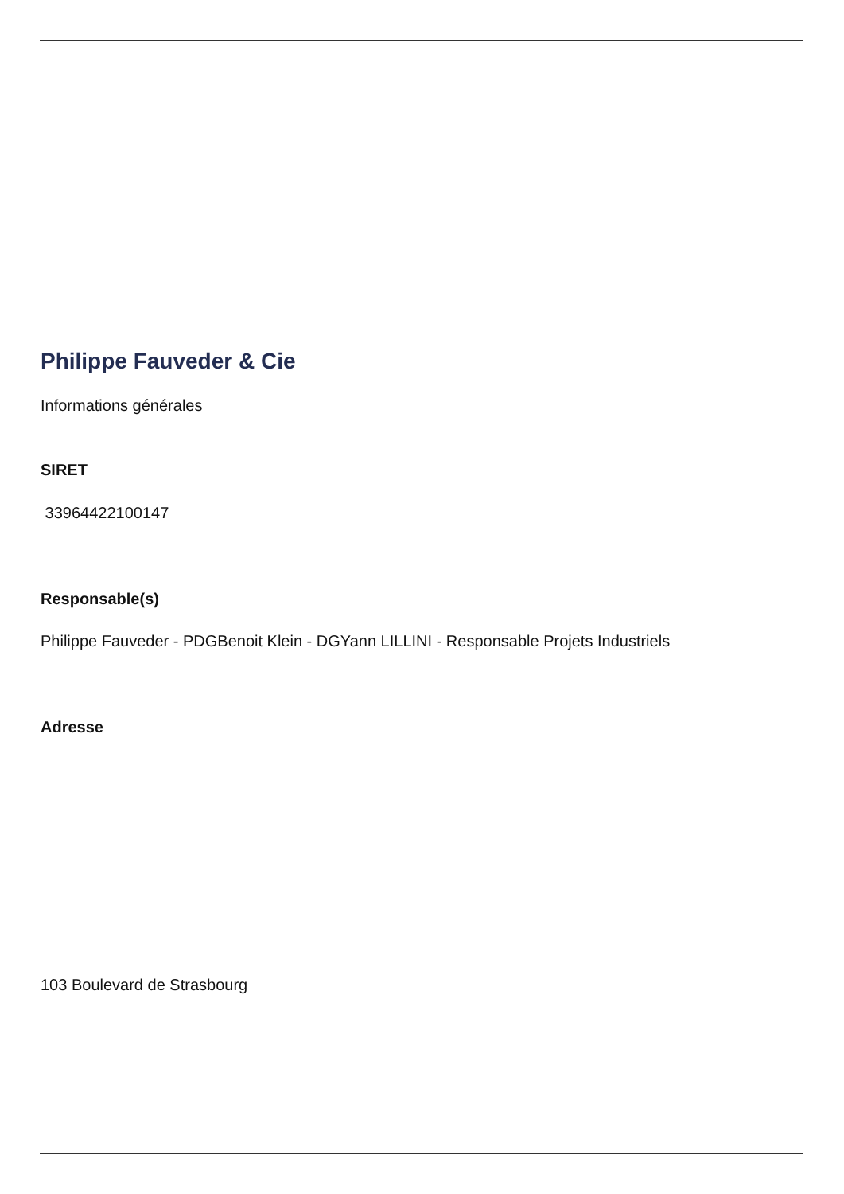Philippe Fauveder & Cie
Informations générales
SIRET
33964422100147
Responsable(s)
Philippe Fauveder - PDGBenoit Klein - DGYann LILLINI - Responsable Projets Industriels
Adresse
103 Boulevard de Strasbourg